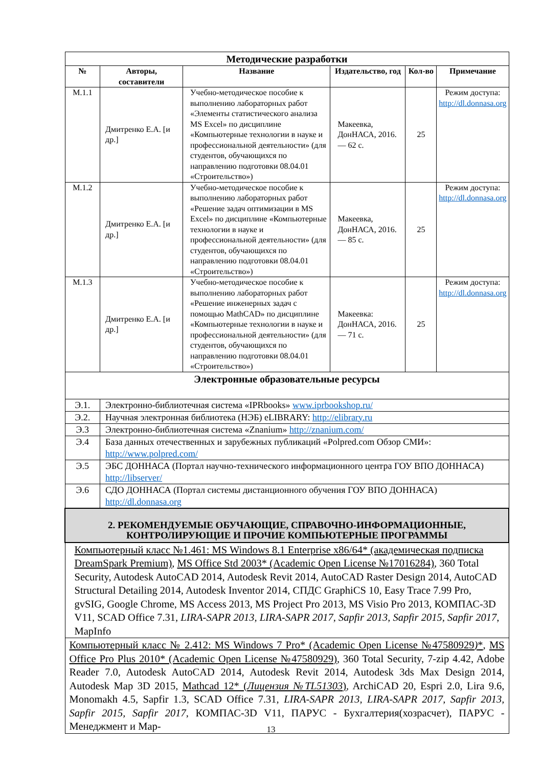| Методические разработки | | | | | |
| --- | --- | --- | --- | --- | --- |
| № | Авторы, составители | Название | Издательство, год | Кол-во | Примечание |
| М.1.1 | Дмитренко Е.А. [и др.] | Учебно-методическое пособие к выполнению лабораторных работ «Элементы статистического анализа MS Excel» по дисциплине «Компьютерные технологии в науке и профессиональной деятельности» (для студентов, обучающихся по направлению подготовки 08.04.01 «Строительство») | Макеевка, ДонНАСА, 2016. — 62 с. | 25 | Режим доступа: http://dl.donnasa.org |
| М.1.2 | Дмитренко Е.А. [и др.] | Учебно-методическое пособие к выполнению лабораторных работ «Решение задач оптимизации в MS Excel» по дисциплине «Компьютерные технологии в науке и профессиональной деятельности» (для студентов, обучающихся по направлению подготовки 08.04.01 «Строительство») | Макеевка, ДонНАСА, 2016. — 85 с. | 25 | Режим доступа: http://dl.donnasa.org |
| М.1.3 | Дмитренко Е.А. [и др.] | Учебно-методическое пособие к выполнению лабораторных работ «Решение инженерных задач с помощью MathCAD» по дисциплине «Компьютерные технологии в науке и профессиональной деятельности» (для студентов, обучающихся по направлению подготовки 08.04.01 «Строительство») | Макеевка: ДонНАСА, 2016. — 71 с. | 25 | Режим доступа: http://dl.donnasa.org |
| Электронные образовательные ресурсы | | | | | |
| Э.1. | Электронно-библиотечная система «IPRbooks» www.iprbookshop.ru/ | | | | |
| Э.2. | Научная электронная библиотека (НЭБ) eLIBRARY: http://elibrary.ru | | | | |
| Э.3 | Электронно-библиотечная система «Znanium» http://znanium.com/ | | | | |
| Э.4 | База данных отечественных и зарубежных публикаций «Polpred.com Обзор СМИ»: http://www.polpred.com/ | | | | |
| Э.5 | ЭБС ДОННАСА (Портал научно-технического информационного центра ГОУ ВПО ДОННАСА) http://libserver/ | | | | |
| Э.6 | СДО ДОННАСА (Портал системы дистанционного обучения ГОУ ВПО ДОННАСА) http://dl.donnasa.org | | | | |
| 2. РЕКОМЕНДУЕМЫЕ ОБУЧАЮЩИЕ, СПРАВОЧНО-ИНФОРМАЦИОННЫЕ, КОНТРОЛИРУЮЩИЕ И ПРОЧИЕ КОМПЬЮТЕРНЫЕ ПРОГРАММЫ | | | | | |
| Компьютерный класс №1.461: MS Windows 8.1 Enterprise x86/64* (академическая подписка DreamSpark Premium) , MS Office Std 2003* (Academic Open License №17016284) , 360 Total Security, Autodesk AutoCAD 2014, Autodesk Revit 2014, AutoCAD Raster Design 2014, AutoCAD Structural Detailing 2014, Autodesk Inventor 2014, СПДС GraphiCS 10, Easy Trace 7.99 Pro, gvSIG, Google Chrome, MS Access 2013, MS Project Pro 2013, MS Visio Pro 2013, КОМПАС-3D V11, SCAD Office 7.31, LIRA-SAPR 2013, LIRA-SAPR 2017, Sapfir 2013, Sapfir 2015, Sapfir 2017 , MapInfo | | | | | |
| Компьютерный класс № 2.412: MS Windows 7 Pro* (Academic Open License №47580929 ) * , MS Office Pro Plus 2010* (Academic Open License №47580929) , 360 Total Security, 7-zip 4.42, Adobe Reader 7.0, Autodesk AutoCAD 2014, Autodesk Revit 2014, Autodesk 3ds Max Design 2014, Autodesk Map 3D 2015, Mathcad 12* ( Лицензия №TL51303 ) , ArchiCAD 20, Espri 2.0, Lira 9.6, Monomakh 4.5, Sapfir 1.3, SCAD Office 7.31, LIRA-SAPR 2013, LIRA-SAPR 2017, Sapfir 2013, Sapfir 2015, Sapfir 2017 , КОМПАС-3D V11, ПАРУС - Бухгалтерия(хозрасчет), ПАРУС - Менеджмент и Мар- | | | | | |
13